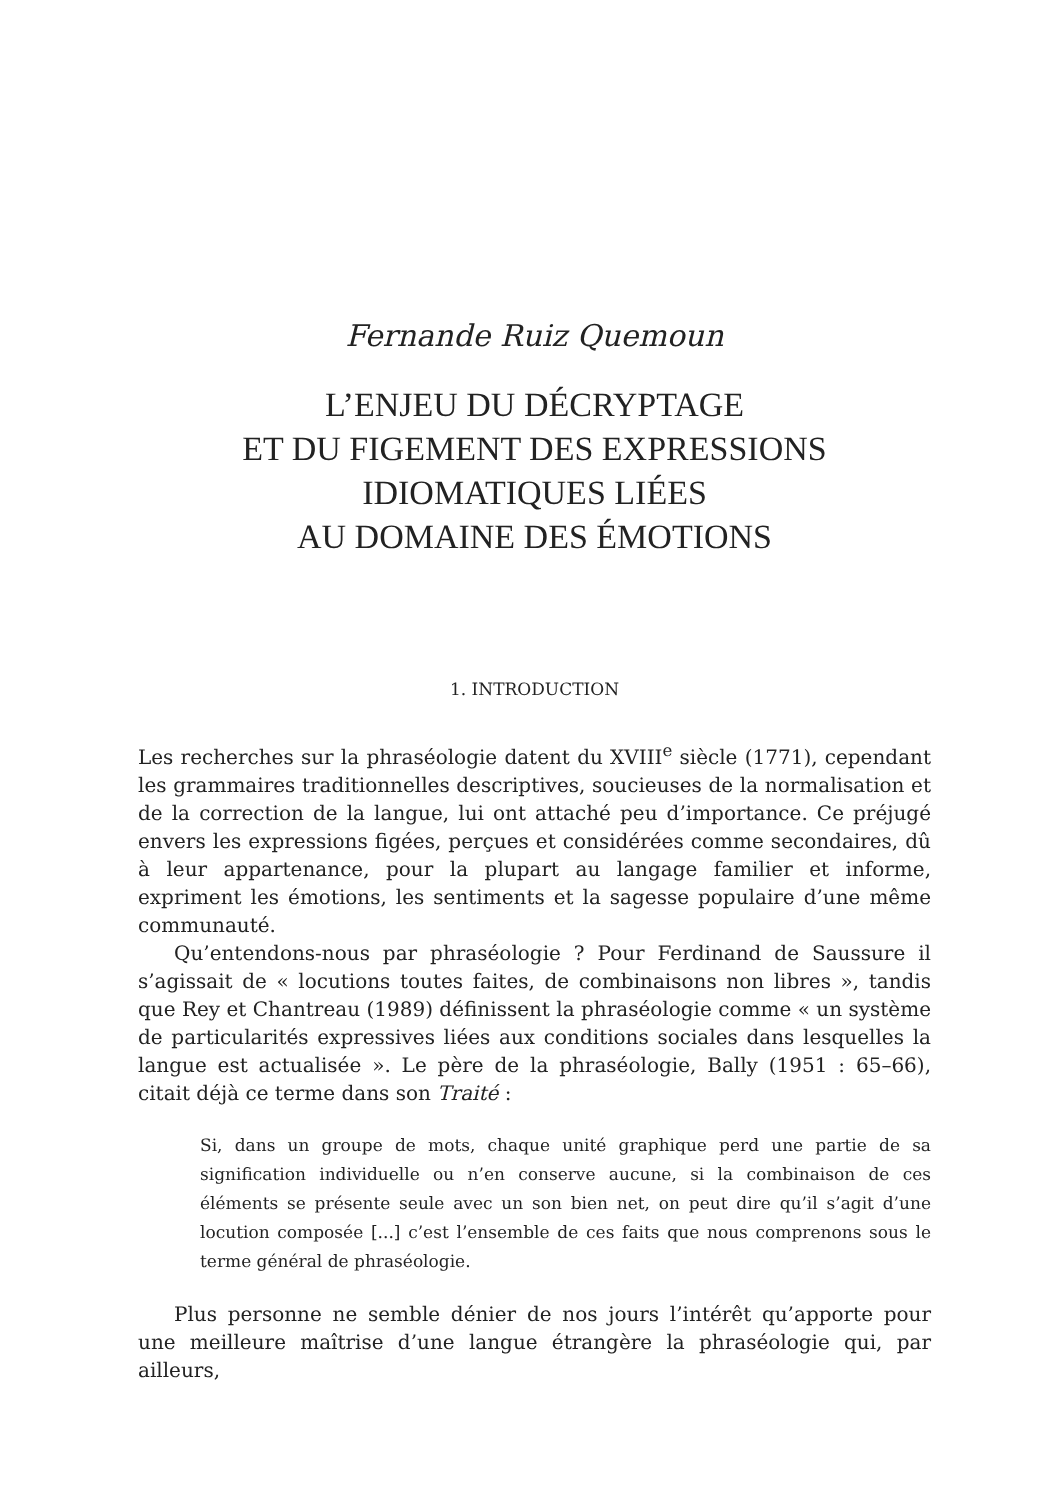Fernande Ruiz Quemoun
L’ENJEU DU DÉCRYPTAGE
ET DU FIGEMENT DES EXPRESSIONS
IDIOMATIQUES LIÉES
AU DOMAINE DES ÉMOTIONS
1. INTRODUCTION
Les recherches sur la phraséologie datent du XVIII<sup>e</sup> siècle (1771), cependant les grammaires traditionnelles descriptives, soucieuses de la normalisation et de la correction de la langue, lui ont attaché peu d’importance. Ce préjugé envers les expressions figées, perçues et considérées comme secondaires, dû à leur appartenance, pour la plupart au langage familier et informe, expriment les émotions, les sentiments et la sagesse populaire d’une même communauté.
Qu’entendons-nous par phraséologie ? Pour Ferdinand de Saussure il s’agissait de « locutions toutes faites, de combinaisons non libres », tandis que Rey et Chantreau (1989) définissent la phraséologie comme « un système de particularités expressives liées aux conditions sociales dans lesquelles la langue est actualisée ». Le père de la phraséologie, Bally (1951 : 65–66), citait déjà ce terme dans son Traité :
Si, dans un groupe de mots, chaque unité graphique perd une partie de sa signification individuelle ou n’en conserve aucune, si la combinaison de ces éléments se présente seule avec un son bien net, on peut dire qu’il s’agit d’une locution composée [...] c’est l’ensemble de ces faits que nous comprenons sous le terme général de phraséologie.
Plus personne ne semble dénier de nos jours l’intérêt qu’apporte pour une meilleure maîtrise d’une langue étrangère la phraséologie qui, par ailleurs,